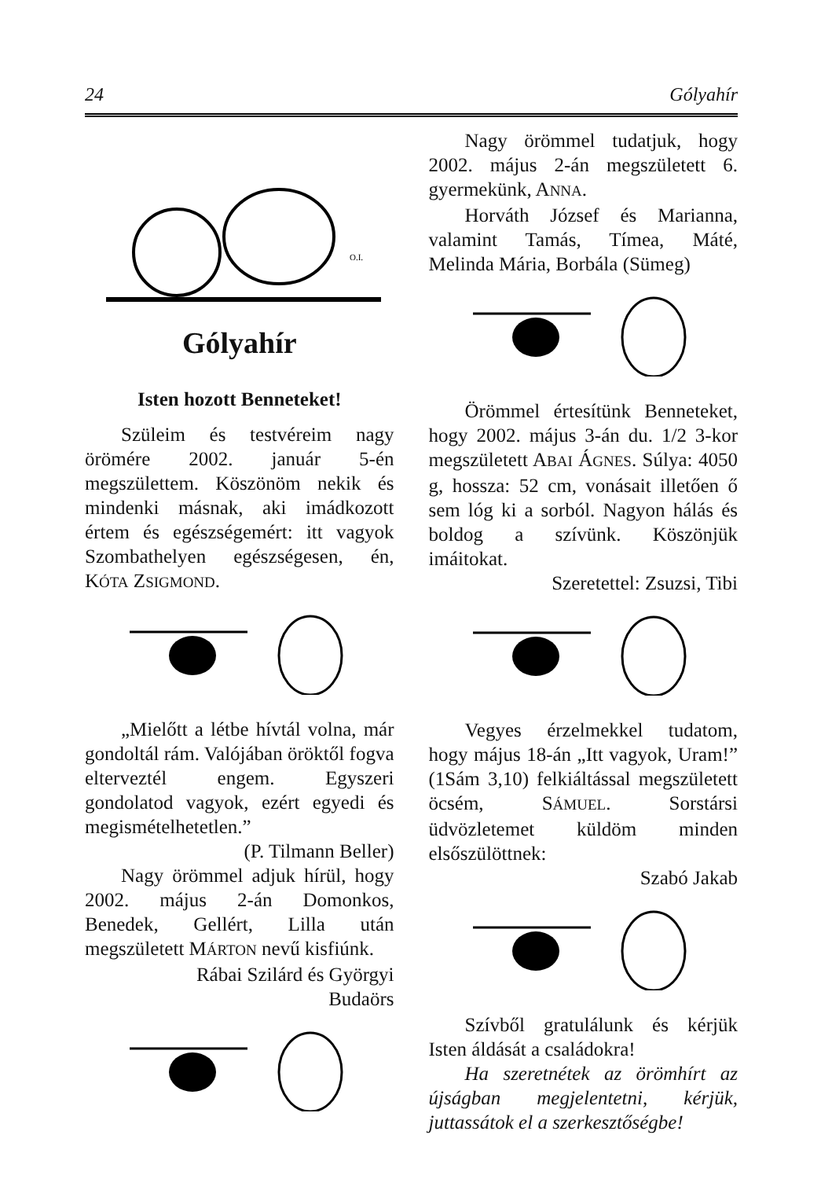24 Gólyahír
O.I.
Gólyahír
Isten hozott Benneteket!
Szüleim és testvéreim nagy örömére 2002. január 5-én megszülettem. Köszönöm nekik és mindenki másnak, aki imádkozott értem és egészségemért: itt vagyok Szombathelyen egészségesen, én, KÓTA ZSIGMOND.
„Mielőtt a létbe hívtál volna, már gondoltál rám. Valójában öröktől fogva elterveztél engem. Egyszeri gondolatod vagyok, ezért egyedi és megismételhetetlen.”
(P. Tilmann Beller)
Nagy örömmel adjuk hírül, hogy 2002. május 2-án Domonkos, Benedek, Gellért, Lilla után megszületett MÁRTON nevű kisfiúnk.
Rábai Szilárd és Györgyi
Budaörs
Nagy örömmel tudatjuk, hogy 2002. május 2-án megszületett 6. gyermekünk, ANNA.
Horváth József és Marianna, valamint Tamás, Tímea, Máté, Melinda Mária, Borbála (Sümeg)
Örömmel értesítünk Benneteket, hogy 2002. május 3-án du. 1/2 3-kor megszületett ABAI ÁGNES. Súlya: 4050 g, hossza: 52 cm, vonásait illetően ő sem lóg ki a sorból. Nagyon hálás és boldog a szívünk. Köszönjük imáitokat.
Szeretettel: Zsuzsi, Tibi
Vegyes érzelmekkel tudatom, hogy május 18-án „Itt vagyok, Uram!” (1Sám 3,10) felkiáltással megszületett öcsém, SÁMUEL. Sorstársi üdvözletemet küldöm minden elsőszülöttnek:
Szabó Jakab
Szívből gratulálunk és kérjük Isten áldását a családokra!
Ha szeretnétek az örömhírt az újságban megjelentetni, kérjük, juttassátok el a szerkesztőségbe!